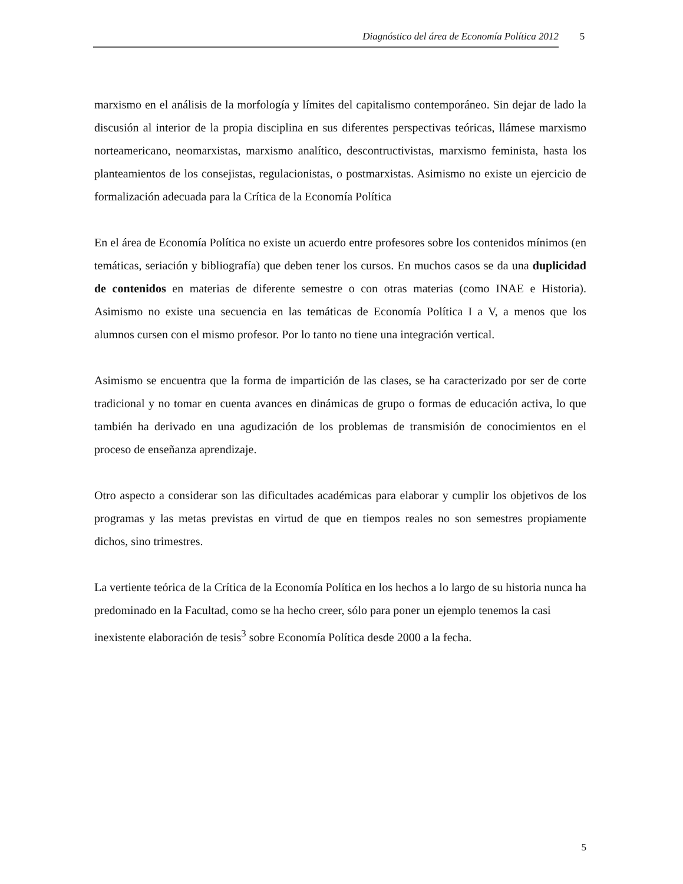Diagnóstico del área de Economía Política 2012 5
marxismo en el análisis de la morfología y límites del capitalismo contemporáneo. Sin dejar de lado la discusión al interior de la propia disciplina en sus diferentes perspectivas teóricas, llámese marxismo norteamericano, neomarxistas, marxismo analítico, descontructivistas, marxismo feminista, hasta los planteamientos de los consejistas, regulacionistas, o postmarxistas. Asimismo no existe un ejercicio de formalización adecuada para la Crítica de la Economía Política
En el área de Economía Política no existe un acuerdo entre profesores sobre los contenidos mínimos (en temáticas, seriación y bibliografía) que deben tener los cursos. En muchos casos se da una duplicidad de contenidos en materias de diferente semestre o con otras materias (como INAE e Historia). Asimismo no existe una secuencia en las temáticas de Economía Política I a V, a menos que los alumnos cursen con el mismo profesor. Por lo tanto no tiene una integración vertical.
Asimismo se encuentra que la forma de impartición de las clases, se ha caracterizado por ser de corte tradicional y no tomar en cuenta avances en dinámicas de grupo o formas de educación activa, lo que también ha derivado en una agudización de los problemas de transmisión de conocimientos en el proceso de enseñanza aprendizaje.
Otro aspecto a considerar son las dificultades académicas para elaborar y cumplir los objetivos de los programas y las metas previstas en virtud de que en tiempos reales no son semestres propiamente dichos, sino trimestres.
La vertiente teórica de la Crítica de la Economía Política en los hechos a lo largo de su historia nunca ha predominado en la Facultad, como se ha hecho creer, sólo para poner un ejemplo tenemos la casi inexistente elaboración de tesis<sup>3</sup> sobre Economía Política desde 2000 a la fecha.
5